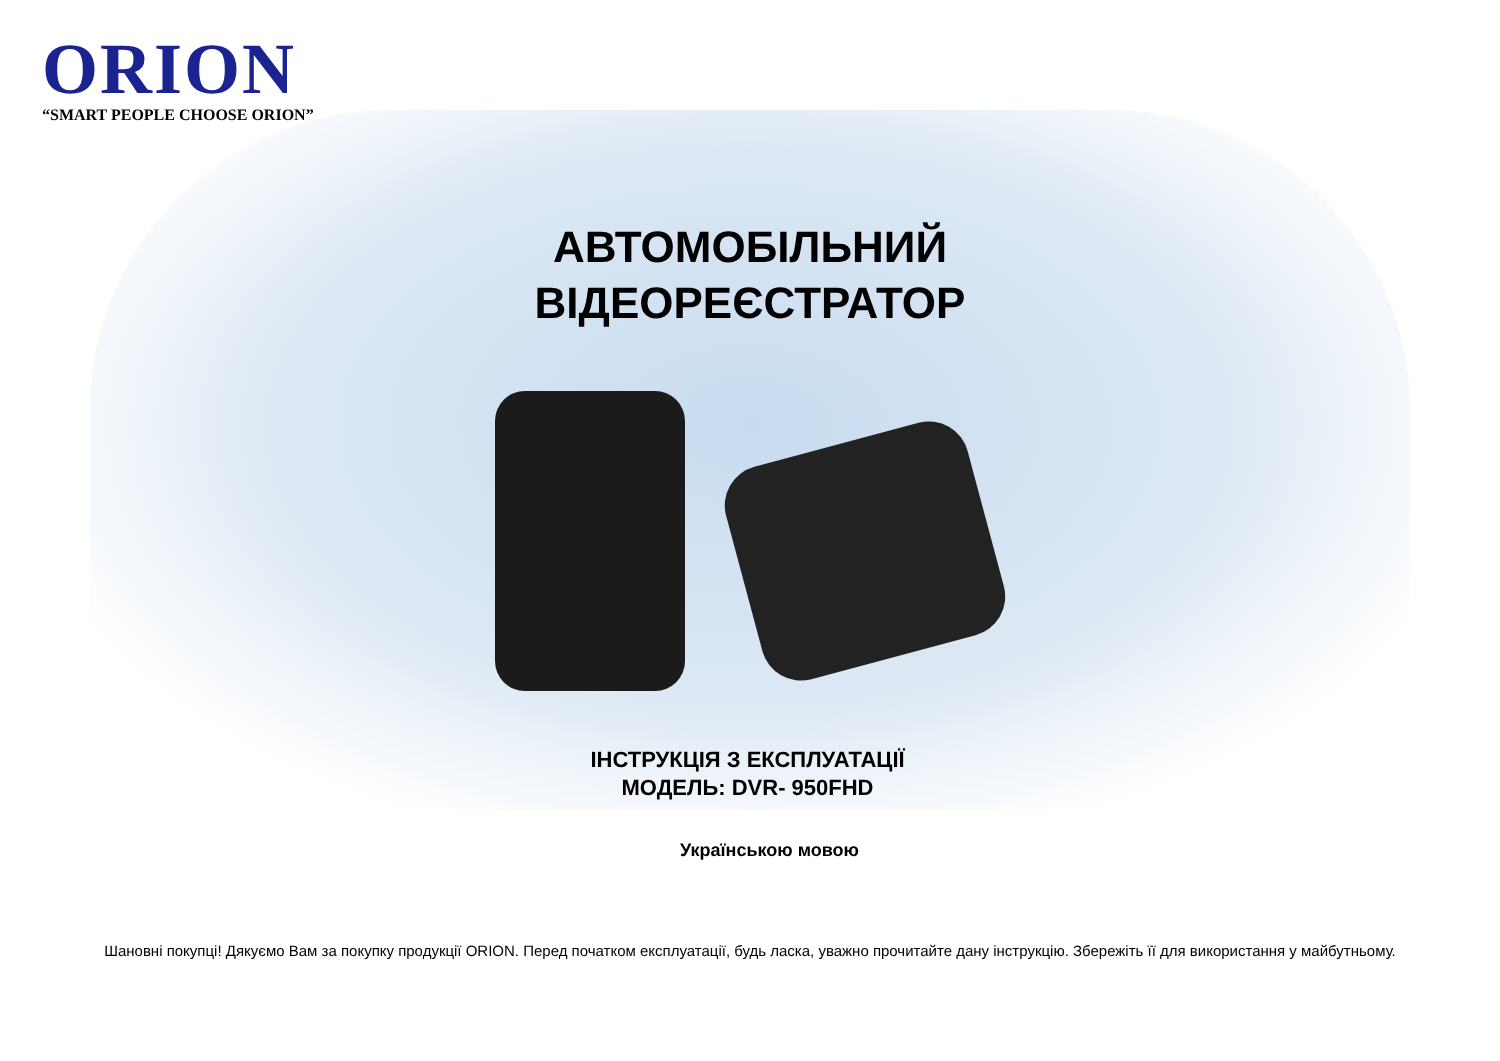ORION
“SMART PEOPLE CHOOSE ORION”
АВТОМОБІЛЬНИЙ ВІДЕОРЕЄСТРАТОР
ІНСТРУКЦІЯ З ЕКСПЛУАТАЦІЇ
МОДЕЛЬ: DVR- 950FHD
Українською мовою
Шановні покупці! Дякуємо Вам за покупку продукції ORION. Перед початком експлуатації, будь ласка, уважно прочитайте дану інструкцію. Збережіть її для використання у майбутньому.